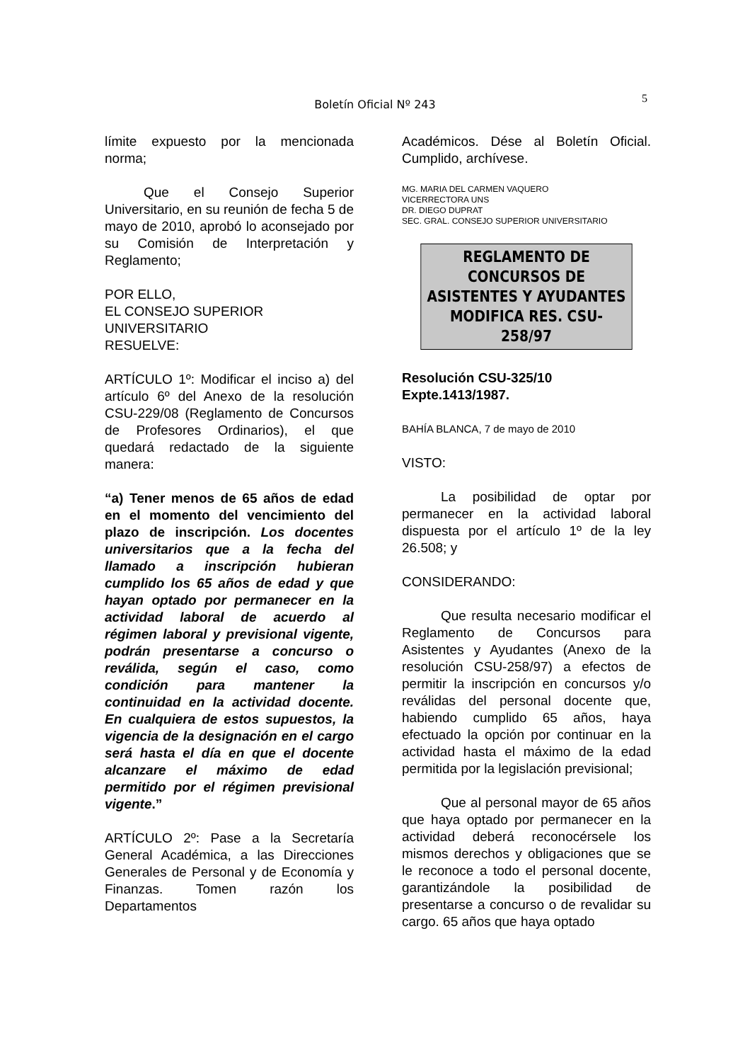Boletín Oficial Nº 243
5
límite expuesto por la mencionada norma;
Que el Consejo Superior Universitario, en su reunión de fecha 5 de mayo de 2010, aprobó lo aconsejado por su Comisión de Interpretación y Reglamento;
POR ELLO,
EL CONSEJO SUPERIOR
UNIVERSITARIO
RESUELVE:
ARTÍCULO 1º: Modificar el inciso a) del artículo 6º del Anexo de la resolución CSU-229/08 (Reglamento de Concursos de Profesores Ordinarios), el que quedará redactado de la siguiente manera:
“a) Tener menos de 65 años de edad en el momento del vencimiento del plazo de inscripción. Los docentes universitarios que a la fecha del llamado a inscripción hubieran cumplido los 65 años de edad y que hayan optado por permanecer en la actividad laboral de acuerdo al régimen laboral y previsional vigente, podrán presentarse a concurso o reválida, según el caso, como condición para mantener la continuidad en la actividad docente. En cualquiera de estos supuestos, la vigencia de la designación en el cargo será hasta el día en que el docente alcanzare el máximo de edad permitido por el régimen previsional vigente.”
ARTÍCULO 2º: Pase a la Secretaría General Académica, a las Direcciones Generales de Personal y de Economía y Finanzas. Tomen razón los Departamentos
Académicos. Dése al Boletín Oficial. Cumplido, archívese.
MG. MARIA DEL CARMEN VAQUERO
VICERRECTORA UNS
DR. DIEGO DUPRAT
SEC. GRAL. CONSEJO SUPERIOR UNIVERSITARIO
REGLAMENTO DE CONCURSOS DE ASISTENTES Y AYUDANTES MODIFICA RES. CSU- 258/97
Resolución CSU-325/10
Expte.1413/1987.
BAHÍA BLANCA, 7 de mayo de 2010
VISTO:
La posibilidad de optar por permanecer en la actividad laboral dispuesta por el artículo 1º de la ley 26.508; y
CONSIDERANDO:
Que resulta necesario modificar el Reglamento de Concursos para Asistentes y Ayudantes (Anexo de la resolución CSU-258/97) a efectos de permitir la inscripción en concursos y/o reválidas del personal docente que, habiendo cumplido 65 años, haya efectuado la opción por continuar en la actividad hasta el máximo de la edad permitida por la legislación previsional;
Que al personal mayor de 65 años que haya optado por permanecer en la actividad deberá reconocérsele los mismos derechos y obligaciones que se le reconoce a todo el personal docente, garantizándole la posibilidad de presentarse a concurso o de revalidar su cargo. 65 años que haya optado